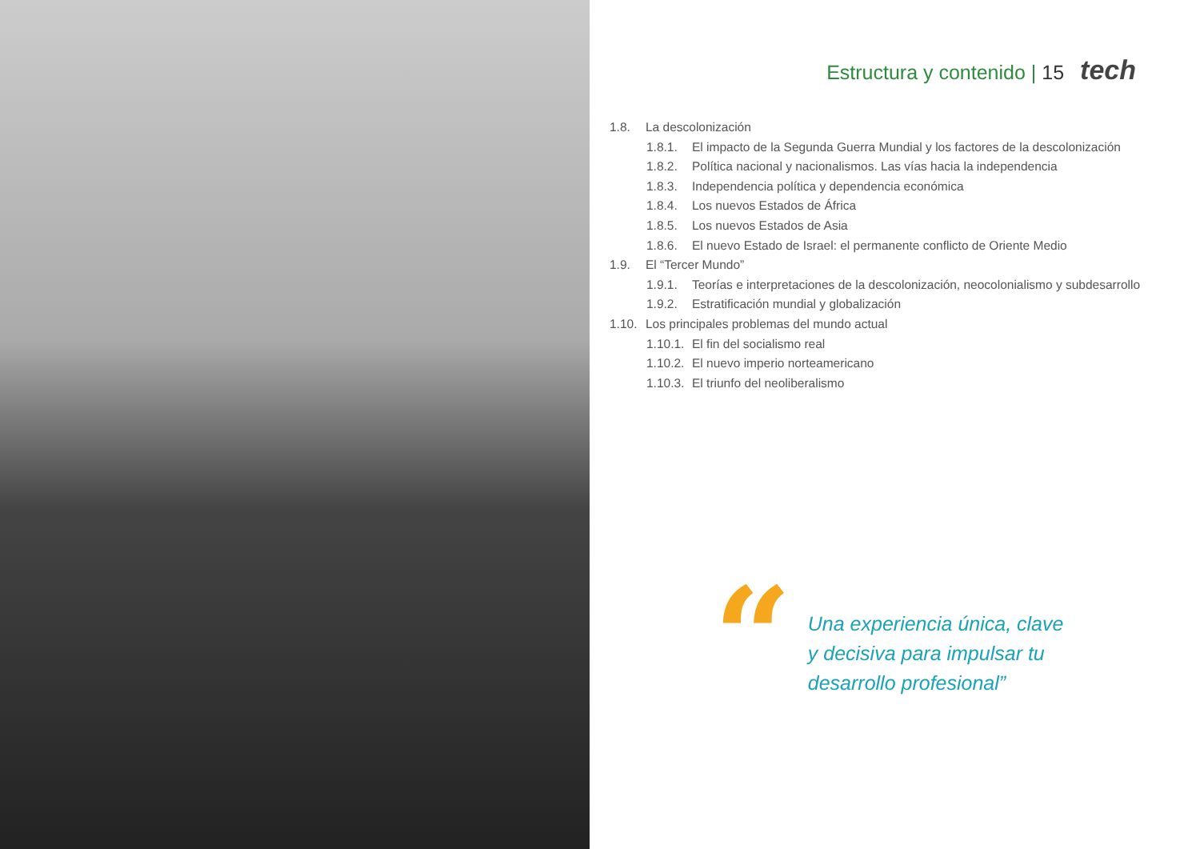Estructura y contenido | 15 tech
1.8. La descolonización
1.8.1. El impacto de la Segunda Guerra Mundial y los factores de la descolonización
1.8.2. Política nacional y nacionalismos. Las vías hacia la independencia
1.8.3. Independencia política y dependencia económica
1.8.4. Los nuevos Estados de África
1.8.5. Los nuevos Estados de Asia
1.8.6. El nuevo Estado de Israel: el permanente conflicto de Oriente Medio
1.9. El “Tercer Mundo”
1.9.1. Teorías e interpretaciones de la descolonización, neocolonialismo y subdesarrollo
1.9.2. Estratificación mundial y globalización
1.10. Los principales problemas del mundo actual
1.10.1. El fin del socialismo real
1.10.2. El nuevo imperio norteamericano
1.10.3. El triunfo del neoliberalismo
“
Una experiencia única, clave
y decisiva para impulsar tu
desarrollo profesional”